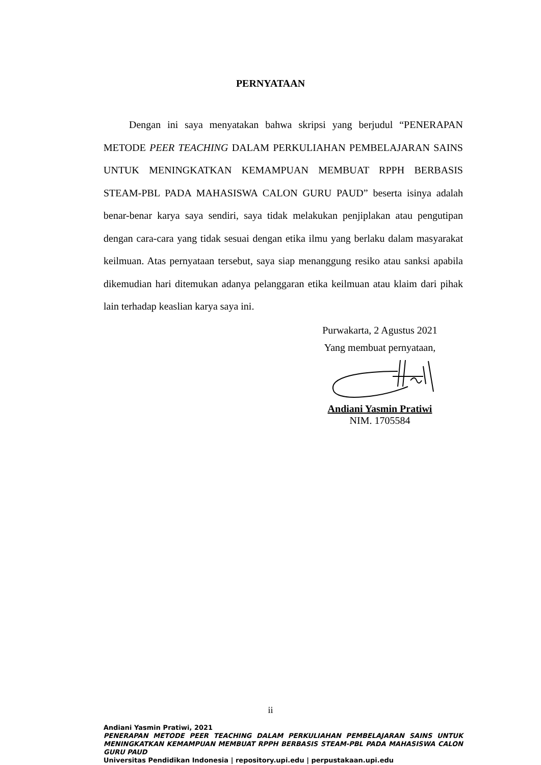PERNYATAAN
Dengan ini saya menyatakan bahwa skripsi yang berjudul “PENERAPAN METODE PEER TEACHING DALAM PERKULIAHAN PEMBELAJARAN SAINS UNTUK MENINGKATKAN KEMAMPUAN MEMBUAT RPPH BERBASIS STEAM-PBL PADA MAHASISWA CALON GURU PAUD” beserta isinya adalah benar-benar karya saya sendiri, saya tidak melakukan penjiplakan atau pengutipan dengan cara-cara yang tidak sesuai dengan etika ilmu yang berlaku dalam masyarakat keilmuan. Atas pernyataan tersebut, saya siap menanggung resiko atau sanksi apabila dikemudian hari ditemukan adanya pelanggaran etika keilmuan atau klaim dari pihak lain terhadap keaslian karya saya ini.
Purwakarta, 2 Agustus 2021
Yang membuat pernyataan,
Andiani Yasmin Pratiwi
NIM. 1705584
ii
Andiani Yasmin Pratiwi, 2021
PENERAPAN METODE PEER TEACHING DALAM PERKULIAHAN PEMBELAJARAN SAINS UNTUK MENINGKATKAN KEMAMPUAN MEMBUAT RPPH BERBASIS STEAM-PBL PADA MAHASISWA CALON GURU PAUD
Universitas Pendidikan Indonesia | repository.upi.edu | perpustakaan.upi.edu